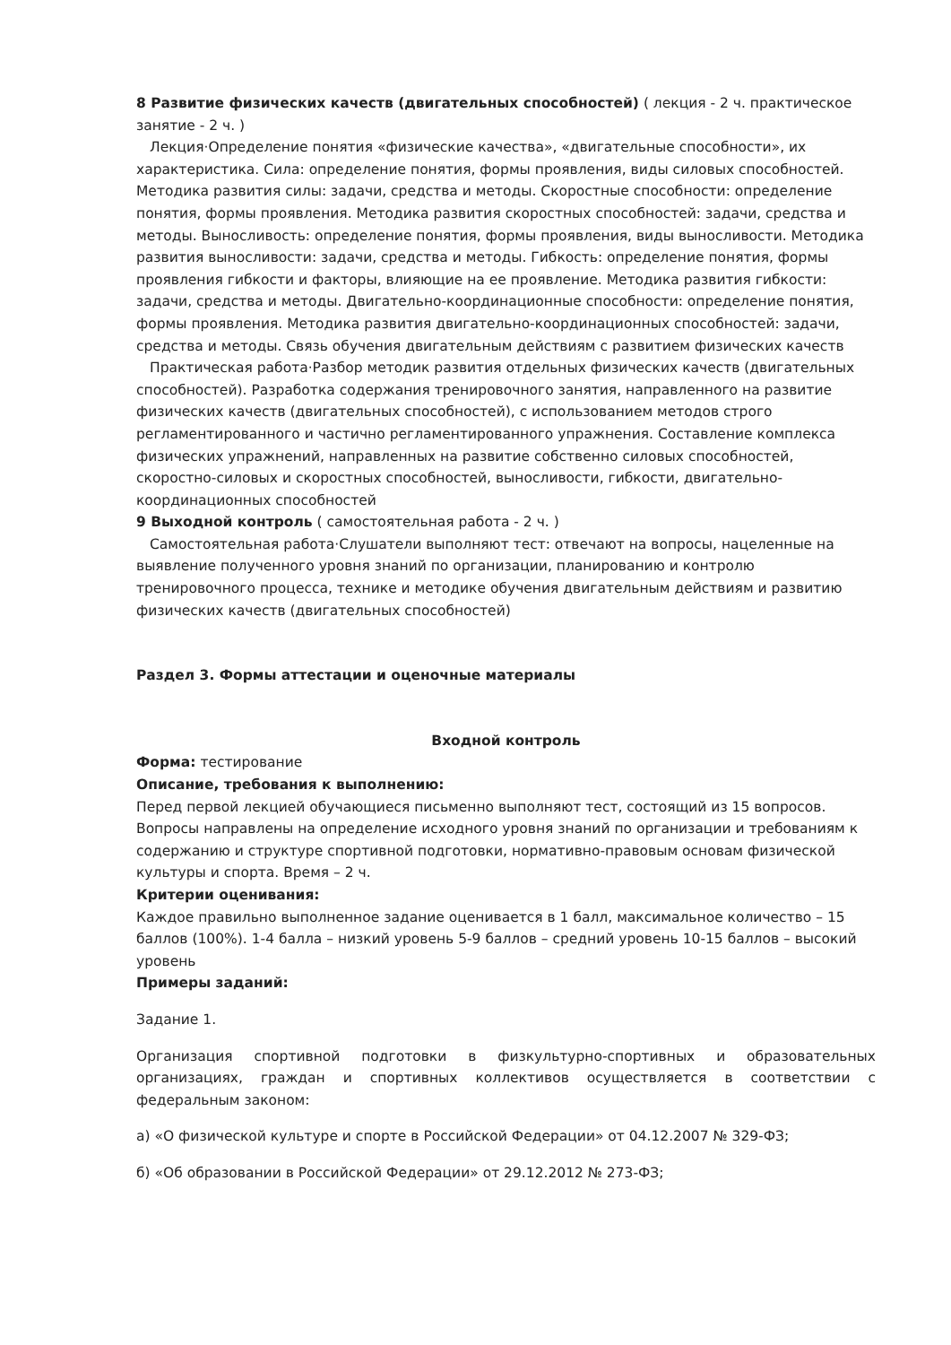8 Развитие физических качеств (двигательных способностей) ( лекция - 2 ч. практическое занятие - 2 ч. )
Лекция·Определение понятия «физические качества», «двигательные способности», их характеристика. Сила: определение понятия, формы проявления, виды силовых способностей. Методика развития силы: задачи, средства и методы. Скоростные способности: определение понятия, формы проявления. Методика развития скоростных способностей: задачи, средства и методы. Выносливость: определение понятия, формы проявления, виды выносливости. Методика развития выносливости: задачи, средства и методы. Гибкость: определение понятия, формы проявления гибкости и факторы, влияющие на ее проявление. Методика развития гибкости: задачи, средства и методы. Двигательно-координационные способности: определение понятия, формы проявления. Методика развития двигательно-координационных способностей: задачи, средства и методы. Связь обучения двигательным действиям с развитием физических качеств
Практическая работа·Разбор методик развития отдельных физических качеств (двигательных способностей). Разработка содержания тренировочного занятия, направленного на развитие физических качеств (двигательных способностей), с использованием методов строго регламентированного и частично регламентированного упражнения. Составление комплекса физических упражнений, направленных на развитие собственно силовых способностей, скоростно-силовых и скоростных способностей, выносливости, гибкости, двигательно-координационных способностей
9 Выходной контроль ( самостоятельная работа - 2 ч. )
Самостоятельная работа·Слушатели выполняют тест: отвечают на вопросы, нацеленные на выявление полученного уровня знаний по организации, планированию и контролю тренировочного процесса, технике и методике обучения двигательным действиям и развитию физических качеств (двигательных способностей)
Раздел 3. Формы аттестации и оценочные материалы
Входной контроль
Форма: тестирование
Описание, требования к выполнению:
Перед первой лекцией обучающиеся письменно выполняют тест, состоящий из 15 вопросов. Вопросы направлены на определение исходного уровня знаний по организации и требованиям к содержанию и структуре спортивной подготовки, нормативно-правовым основам физической культуры и спорта. Время – 2 ч.
Критерии оценивания:
Каждое правильно выполненное задание оценивается в 1 балл, максимальное количество – 15 баллов (100%). 1-4 балла – низкий уровень 5-9 баллов – средний уровень 10-15 баллов – высокий уровень
Примеры заданий:
Задание 1.
Организация спортивной подготовки в физкультурно-спортивных и образовательных организациях, граждан и спортивных коллективов осуществляется в соответствии с федеральным законом:
а) «О физической культуре и спорте в Российской Федерации» от 04.12.2007 № 329-ФЗ;
б) «Об образовании в Российской Федерации» от 29.12.2012 № 273-ФЗ;